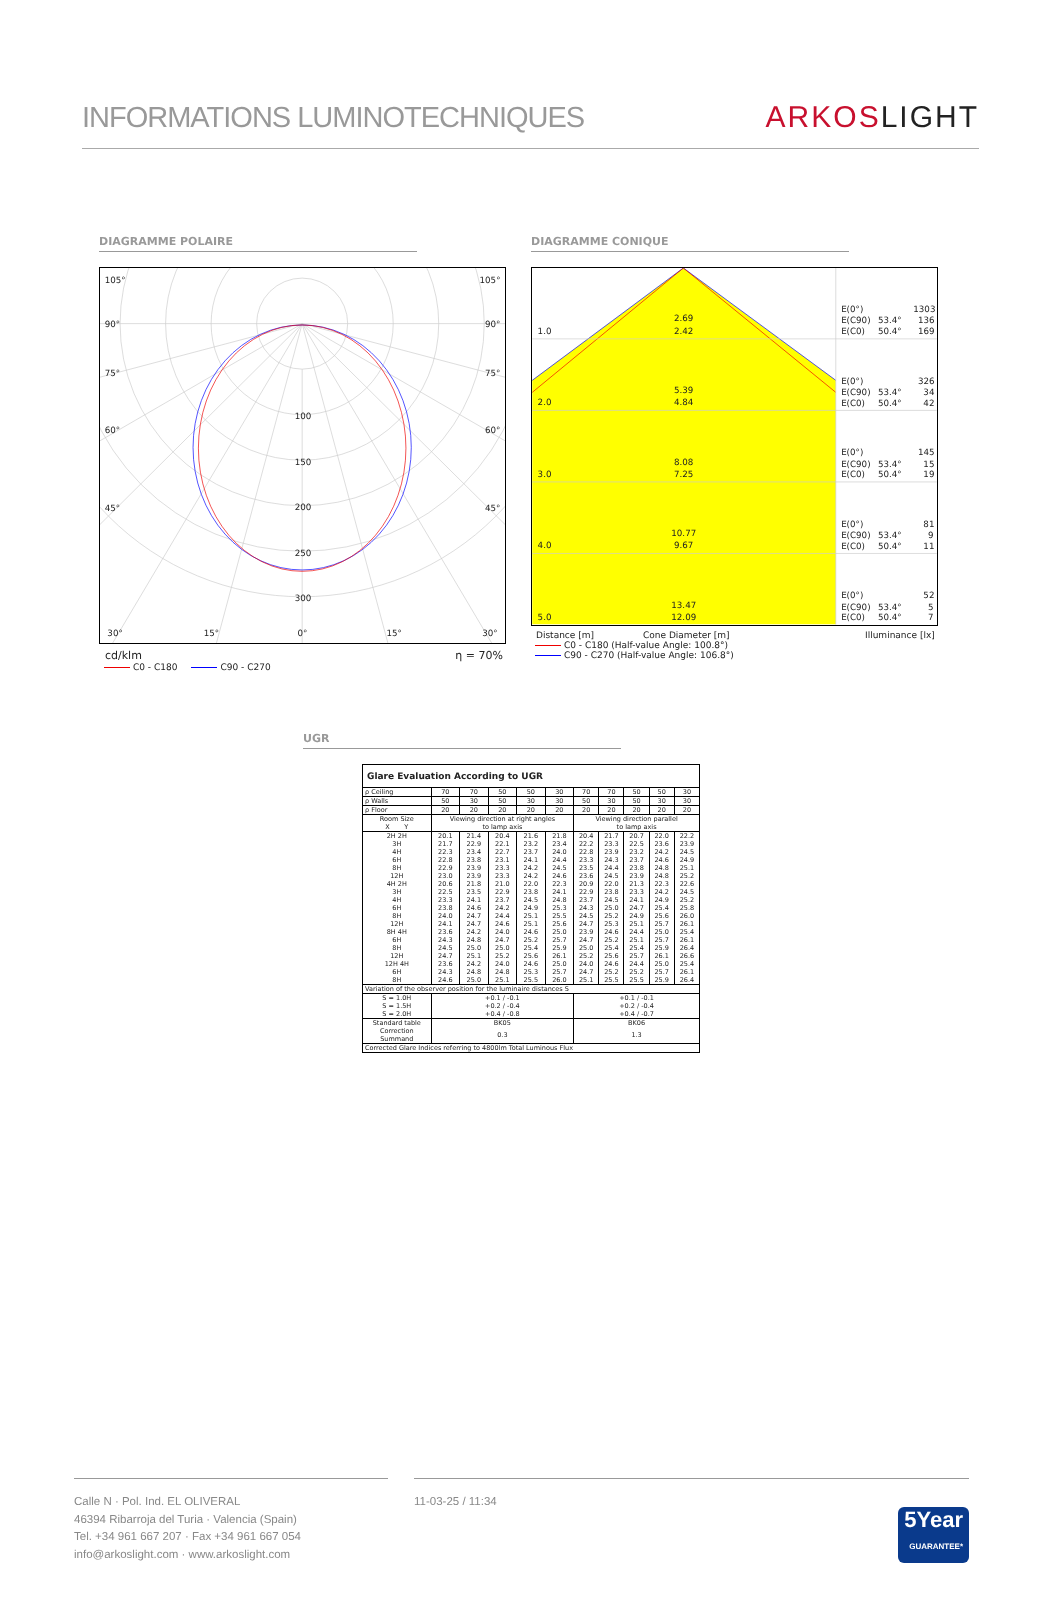INFORMATIONS LUMINOTECHNIQUES
ARKOSLIGHT
DIAGRAMME POLAIRE
105°
105°
90°
90°
75°
75°
60°
60°
45°
45°
100
150
200
250
300
30°
15°
0°
15°
30°
cd/klm η = 70%
C0 - C180 C90 - C270
DIAGRAMME CONIQUE
1.0
2.69
2.42
E(0°)
1303
E(C90)
53.4°
136
E(C0)
50.4°
169
2.0
5.39
4.84
E(0°)
326
E(C90)
53.4°
34
E(C0)
50.4°
42
3.0
8.08
7.25
E(0°)
145
E(C90)
53.4°
15
E(C0)
50.4°
19
4.0
10.77
9.67
E(0°)
81
E(C90)
53.4°
9
E(C0)
50.4°
11
5.0
13.47
12.09
E(0°)
52
E(C90)
53.4°
5
E(C0)
50.4°
7
Distance [m] Cone Diameter [m] Illuminance [lx]
C0 - C180 (Half-value Angle: 100.8°)
C90 - C270 (Half-value Angle: 106.8°)
UGR
| Glare Evaluation According to UGR | | | | | | | | | | |
| --- | --- | --- | --- | --- | --- | --- | --- | --- | --- | --- |
| ρ Ceiling | 70 | 70 | 50 | 50 | 30 | 70 | 70 | 50 | 50 | 30 |
| ρ Walls | 50 | 30 | 50 | 30 | 30 | 50 | 30 | 50 | 30 | 30 |
| ρ Floor | 20 | 20 | 20 | 20 | 20 | 20 | 20 | 20 | 20 | 20 |
| Room Size X Y | Viewing direction at right angles to lamp axis | | | | | Viewing direction parallel to lamp axis | | | | |
| 2H 2H 3H 4H 6H 8H 12H | 20.1 21.7 22.3 22.8 22.9 23.0 | 21.4 22.9 23.4 23.8 23.9 23.9 | 20.4 22.1 22.7 23.1 23.3 23.3 | 21.6 23.2 23.7 24.1 24.2 24.2 | 21.8 23.4 24.0 24.4 24.5 24.6 | 20.4 22.2 22.8 23.3 23.5 23.6 | 21.7 23.3 23.9 24.3 24.4 24.5 | 20.7 22.5 23.2 23.7 23.8 23.9 | 22.0 23.6 24.2 24.6 24.8 24.8 | 22.2 23.9 24.5 24.9 25.1 25.2 |
| 4H 2H 3H 4H 6H 8H 12H | 20.6 22.5 23.3 23.8 24.0 24.1 | 21.8 23.5 24.1 24.6 24.7 24.7 | 21.0 22.9 23.7 24.2 24.4 24.6 | 22.0 23.8 24.5 24.9 25.1 25.1 | 22.3 24.1 24.8 25.3 25.5 25.6 | 20.9 22.9 23.7 24.3 24.5 24.7 | 22.0 23.8 24.5 25.0 25.2 25.3 | 21.3 23.3 24.1 24.7 24.9 25.1 | 22.3 24.2 24.9 25.4 25.6 25.7 | 22.6 24.5 25.2 25.8 26.0 26.1 |
| 8H 4H 6H 8H 12H | 23.6 24.3 24.5 24.7 | 24.2 24.8 25.0 25.1 | 24.0 24.7 25.0 25.2 | 24.6 25.2 25.4 25.6 | 25.0 25.7 25.9 26.1 | 23.9 24.7 25.0 25.2 | 24.6 25.2 25.4 25.6 | 24.4 25.1 25.4 25.7 | 25.0 25.7 25.9 26.1 | 25.4 26.1 26.4 26.6 |
| 12H 4H 6H 8H | 23.6 24.3 24.6 | 24.2 24.8 25.0 | 24.0 24.8 25.1 | 24.6 25.3 25.5 | 25.0 25.7 26.0 | 24.0 24.7 25.1 | 24.6 25.2 25.5 | 24.4 25.2 25.5 | 25.0 25.7 25.9 | 25.4 26.1 26.4 |
| Variation of the observer position for the luminaire distances S | | | | | | | | | | |
| S = 1.0H S = 1.5H S = 2.0H | +0.1 / -0.1 +0.2 / -0.4 +0.4 / -0.8 | | | | | +0.1 / -0.1 +0.2 / -0.4 +0.4 / -0.7 | | | | |
| Standard table | BK05 | | | | | BK06 | | | | |
| Correction Summand | 0.3 | | | | | 1.3 | | | | |
| Corrected Glare Indices referring to 4800lm Total Luminous Flux | | | | | | | | | | |
Calle N · Pol. Ind. EL OLIVERAL
46394 Ribarroja del Turia · Valencia (Spain)
Tel. +34 961 667 207 · Fax +34 961 667 054
info@arkoslight.com · www.arkoslight.com
11-03-25 / 11:34 5Year
GUARANTEE*